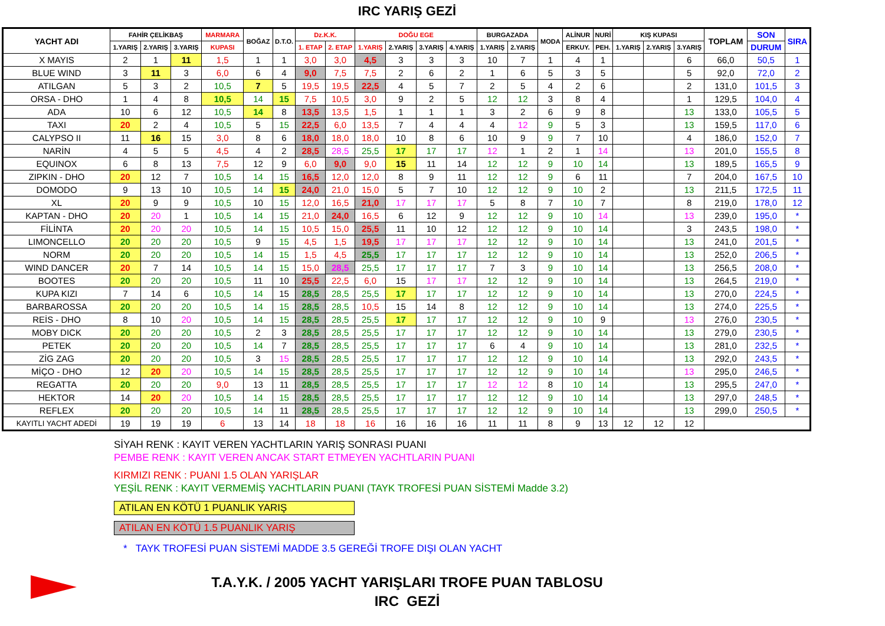IRC YARIŞ GEZİ
| YACHT ADI | FAHİR ÇELİKBAŞ | | | MARMARA | BOĞAZ | D.T.O. | Dz.K.K. | | DOĞU EGE | | | | BURGAZADA | | MODA | ALİNUR | NURİ | KIŞ KUPASI | | | TOPLAM | SON | SIRA |
| --- | --- | --- | --- | --- | --- | --- | --- | --- | --- | --- | --- | --- | --- | --- | --- | --- | --- | --- | --- | --- | --- | --- | --- |
| | 1.YARIŞ | 2.YARIŞ | 3.YARIŞ | KUPASI | | | 1. ETAP | 2. ETAP | 1.YARIŞ | 2.YARIŞ | 3.YARIŞ | 4.YARIŞ | 1.YARIŞ | 2.YARIŞ | | ERKUY. | PEH. | 1.YARIŞ | 2.YARIŞ | 3.YARIŞ | | DURUM | |
| X MAYIS | 2 | 1 | 11 | 1,5 | 1 | 1 | 3,0 | 3,0 | 4,5 | 3 | 3 | 3 | 10 | 7 | 1 | 4 | 1 | | | 6 | 66,0 | 50,5 | 1 |
| BLUE WIND | 3 | 11 | 3 | 6,0 | 6 | 4 | 9,0 | 7,5 | 7,5 | 2 | 6 | 2 | 1 | 6 | 5 | 3 | 5 | | | 5 | 92,0 | 72,0 | 2 |
| ATILGAN | 5 | 3 | 2 | 10,5 | 7 | 5 | 19,5 | 19,5 | 22,5 | 4 | 5 | 7 | 2 | 5 | 4 | 2 | 6 | | | 2 | 131,0 | 101,5 | 3 |
| ORSA - DHO | 1 | 4 | 8 | 10,5 | 14 | 15 | 7,5 | 10,5 | 3,0 | 9 | 2 | 5 | 12 | 12 | 3 | 8 | 4 | | | 1 | 129,5 | 104,0 | 4 |
| ADA | 10 | 6 | 12 | 10,5 | 14 | 8 | 13,5 | 13,5 | 1,5 | 1 | 1 | 1 | 3 | 2 | 6 | 9 | 8 | | | 13 | 133,0 | 105,5 | 5 |
| TAXI | 20 | 2 | 4 | 10,5 | 5 | 15 | 22,5 | 6,0 | 13,5 | 7 | 4 | 4 | 4 | 12 | 9 | 5 | 3 | | | 13 | 159,5 | 117,0 | 6 |
| CALYPSO II | 11 | 16 | 15 | 3,0 | 8 | 6 | 18,0 | 18,0 | 18,0 | 10 | 8 | 6 | 10 | 9 | 9 | 7 | 10 | | | 4 | 186,0 | 152,0 | 7 |
| NARİN | 4 | 5 | 5 | 4,5 | 4 | 2 | 28,5 | 28,5 | 25,5 | 17 | 17 | 17 | 12 | 1 | 2 | 1 | 14 | | | 13 | 201,0 | 155,5 | 8 |
| EQUINOX | 6 | 8 | 13 | 7,5 | 12 | 9 | 6,0 | 9,0 | 9,0 | 15 | 11 | 14 | 12 | 12 | 9 | 10 | 14 | | | 13 | 189,5 | 165,5 | 9 |
| ZIPKIN - DHO | 20 | 12 | 7 | 10,5 | 14 | 15 | 16,5 | 12,0 | 12,0 | 8 | 9 | 11 | 12 | 12 | 9 | 6 | 11 | | | 7 | 204,0 | 167,5 | 10 |
| DOMODO | 9 | 13 | 10 | 10,5 | 14 | 15 | 24,0 | 21,0 | 15,0 | 5 | 7 | 10 | 12 | 12 | 9 | 10 | 2 | | | 13 | 211,5 | 172,5 | 11 |
| XL | 20 | 9 | 9 | 10,5 | 10 | 15 | 12,0 | 16,5 | 21,0 | 17 | 17 | 17 | 5 | 8 | 7 | 10 | 7 | | | 8 | 219,0 | 178,0 | 12 |
| KAPTAN - DHO | 20 | 20 | 1 | 10,5 | 14 | 15 | 21,0 | 24,0 | 16,5 | 6 | 12 | 9 | 12 | 12 | 9 | 10 | 14 | | | 13 | 239,0 | 195,0 | * |
| FİLİNTA | 20 | 20 | 20 | 10,5 | 14 | 15 | 10,5 | 15,0 | 25,5 | 11 | 10 | 12 | 12 | 12 | 9 | 10 | 14 | | | 3 | 243,5 | 198,0 | * |
| LIMONCELLO | 20 | 20 | 20 | 10,5 | 9 | 15 | 4,5 | 1,5 | 19,5 | 17 | 17 | 17 | 12 | 12 | 9 | 10 | 14 | | | 13 | 241,0 | 201,5 | * |
| NORM | 20 | 20 | 20 | 10,5 | 14 | 15 | 1,5 | 4,5 | 25,5 | 17 | 17 | 17 | 12 | 12 | 9 | 10 | 14 | | | 13 | 252,0 | 206,5 | * |
| WIND DANCER | 20 | 7 | 14 | 10,5 | 14 | 15 | 15,0 | 28,5 | 25,5 | 17 | 17 | 17 | 7 | 3 | 9 | 10 | 14 | | | 13 | 256,5 | 208,0 | * |
| BOOTES | 20 | 20 | 20 | 10,5 | 11 | 10 | 25,5 | 22,5 | 6,0 | 15 | 17 | 17 | 12 | 12 | 9 | 10 | 14 | | | 13 | 264,5 | 219,0 | * |
| KUPA KIZI | 7 | 14 | 6 | 10,5 | 14 | 15 | 28,5 | 28,5 | 25,5 | 17 | 17 | 17 | 12 | 12 | 9 | 10 | 14 | | | 13 | 270,0 | 224,5 | * |
| BARBAROSSA | 20 | 20 | 20 | 10,5 | 14 | 15 | 28,5 | 28,5 | 10,5 | 15 | 14 | 8 | 12 | 12 | 9 | 10 | 14 | | | 13 | 274,0 | 225,5 | * |
| REİS - DHO | 8 | 10 | 20 | 10,5 | 14 | 15 | 28,5 | 28,5 | 25,5 | 17 | 17 | 17 | 12 | 12 | 9 | 10 | 9 | | | 13 | 276,0 | 230,5 | * |
| MOBY DICK | 20 | 20 | 20 | 10,5 | 2 | 3 | 28,5 | 28,5 | 25,5 | 17 | 17 | 17 | 12 | 12 | 9 | 10 | 14 | | | 13 | 279,0 | 230,5 | * |
| PETEK | 20 | 20 | 20 | 10,5 | 14 | 7 | 28,5 | 28,5 | 25,5 | 17 | 17 | 17 | 6 | 4 | 9 | 10 | 14 | | | 13 | 281,0 | 232,5 | * |
| ZİG ZAG | 20 | 20 | 20 | 10,5 | 3 | 15 | 28,5 | 28,5 | 25,5 | 17 | 17 | 17 | 12 | 12 | 9 | 10 | 14 | | | 13 | 292,0 | 243,5 | * |
| MİÇO - DHO | 12 | 20 | 20 | 10,5 | 14 | 15 | 28,5 | 28,5 | 25,5 | 17 | 17 | 17 | 12 | 12 | 9 | 10 | 14 | | | 13 | 295,0 | 246,5 | * |
| REGATTA | 20 | 20 | 20 | 9,0 | 13 | 11 | 28,5 | 28,5 | 25,5 | 17 | 17 | 17 | 12 | 12 | 8 | 10 | 14 | | | 13 | 295,5 | 247,0 | * |
| HEKTOR | 14 | 20 | 20 | 10,5 | 14 | 15 | 28,5 | 28,5 | 25,5 | 17 | 17 | 17 | 12 | 12 | 9 | 10 | 14 | | | 13 | 297,0 | 248,5 | * |
| REFLEX | 20 | 20 | 20 | 10,5 | 14 | 11 | 28,5 | 28,5 | 25,5 | 17 | 17 | 17 | 12 | 12 | 9 | 10 | 14 | | | 13 | 299,0 | 250,5 | * |
| KAYITLI YACHT ADEDİ | 19 | 19 | 19 | 6 | 13 | 14 | 18 | 18 | 16 | 16 | 16 | 16 | 11 | 11 | 8 | 9 | 13 | 12 | 12 | 12 | | | |
SİYAH RENK : KAYIT VEREN YACHTLARIN YARIŞ SONRASI PUANI
PEMBE RENK : KAYIT VEREN ANCAK START ETMEYEN YACHTLARIN PUANI
KIRMIZI RENK : PUANI 1.5 OLAN YARIŞLAR
YEŞİL RENK : KAYIT VERMEMİŞ YACHTLARIN PUANI (TAYK TROFESİ PUAN SİSTEMİ Madde 3.2)
ATILAN EN KÖTÜ 1 PUANLIK YARIŞ
ATILAN EN KÖTÜ 1.5 PUANLIK YARIŞ
* TAYK TROFESİ PUAN SİSTEMİ MADDE 3.5 GEREĞİ TROFE DIŞI OLAN YACHT
T.A.Y.K. / 2005 YACHT YARIŞLARI TROFE PUAN TABLOSU
IRC GEZİ